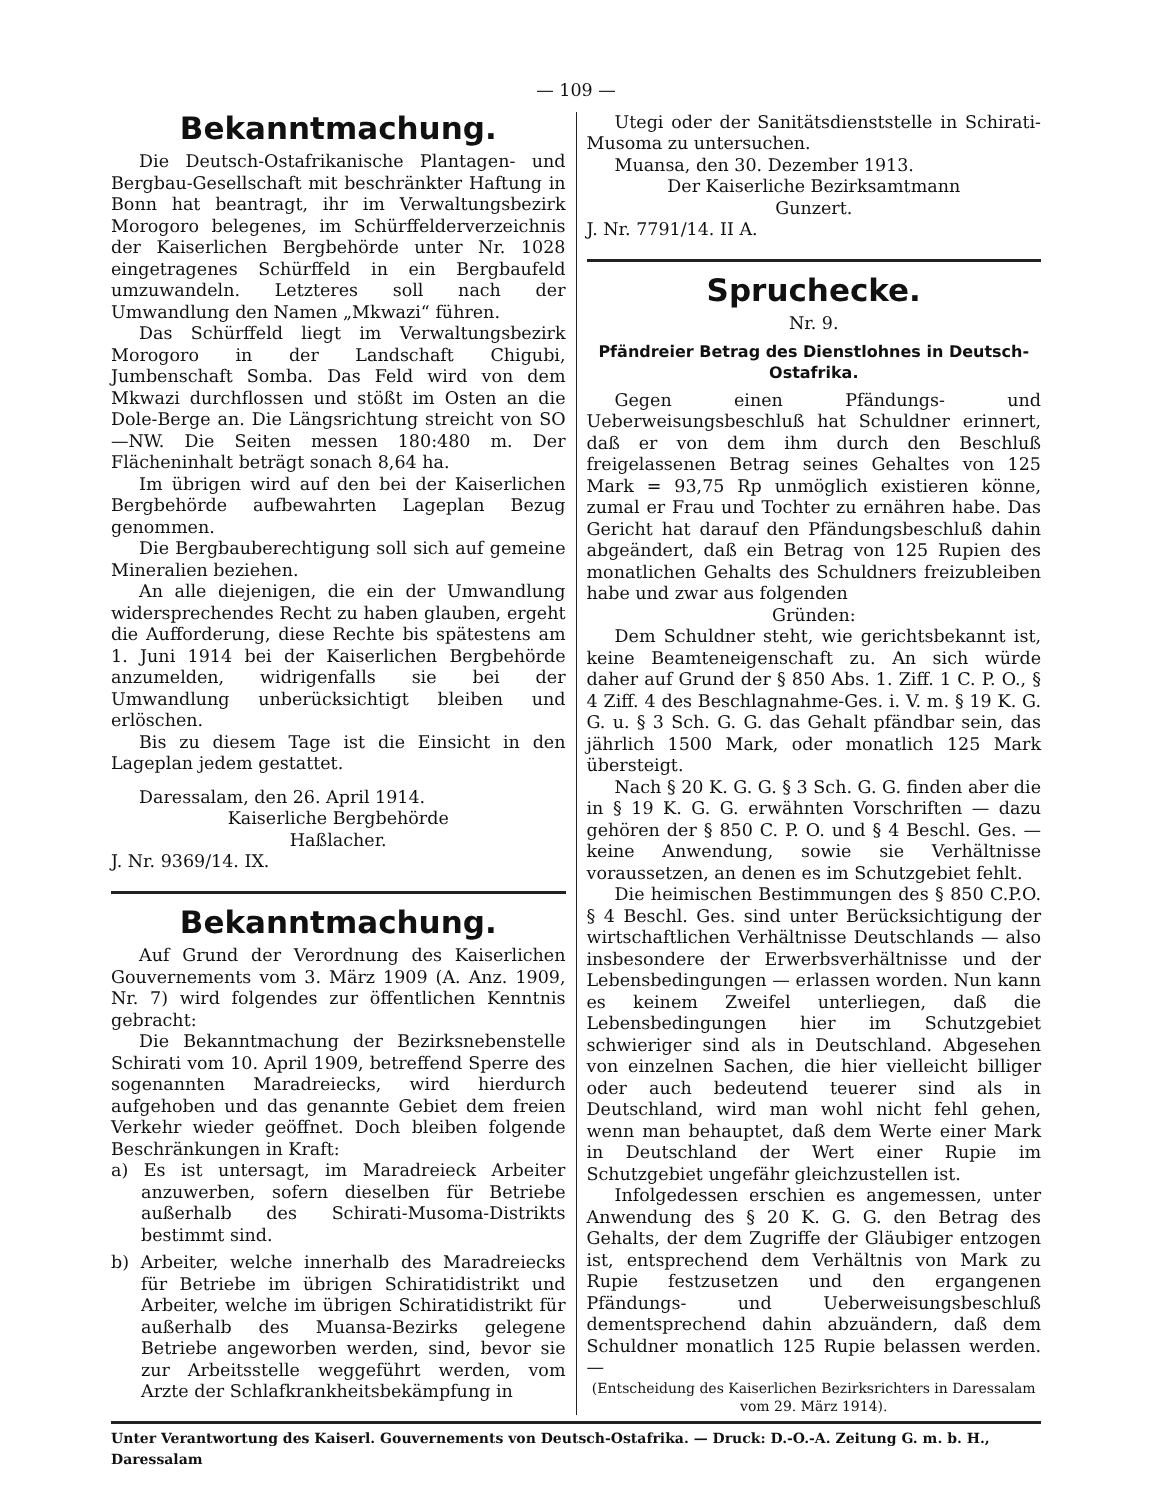— 109 —
Bekanntmachung.
Die Deutsch-Ostafrikanische Plantagen- und Bergbau-Gesellschaft mit beschränkter Haftung in Bonn hat beantragt, ihr im Verwaltungsbezirk Morogoro belegenes, im Schürffelderverzeichnis der Kaiserlichen Bergbehörde unter Nr. 1028 eingetragenes Schürffeld in ein Bergbaufeld umzuwandeln. Letzteres soll nach der Umwandlung den Namen „Mkwazi“ führen.
Das Schürffeld liegt im Verwaltungsbezirk Morogoro in der Landschaft Chigubi, Jumbenschaft Somba. Das Feld wird von dem Mkwazi durchflossen und stößt im Osten an die Dole-Berge an. Die Längsrichtung streicht von SO—NW. Die Seiten messen 180:480 m. Der Flächeninhalt beträgt sonach 8,64 ha.
Im übrigen wird auf den bei der Kaiserlichen Bergbehörde aufbewahrten Lageplan Bezug genommen.
Die Bergbauberechtigung soll sich auf gemeine Mineralien beziehen.
An alle diejenigen, die ein der Umwandlung widersprechendes Recht zu haben glauben, ergeht die Aufforderung, diese Rechte bis spätestens am 1. Juni 1914 bei der Kaiserlichen Bergbehörde anzumelden, widrigenfalls sie bei der Umwandlung unberücksichtigt bleiben und erlöschen.
Bis zu diesem Tage ist die Einsicht in den Lageplan jedem gestattet.
Daressalam, den 26. April 1914.
Kaiserliche Bergbehörde
Haßlacher.
J. Nr. 9369/14. IX.
Bekanntmachung.
Auf Grund der Verordnung des Kaiserlichen Gouvernements vom 3. März 1909 (A. Anz. 1909, Nr. 7) wird folgendes zur öffentlichen Kenntnis gebracht:
Die Bekanntmachung der Bezirksnebenstelle Schirati vom 10. April 1909, betreffend Sperre des sogenannten Maradreiecks, wird hierdurch aufgehoben und das genannte Gebiet dem freien Verkehr wieder geöffnet. Doch bleiben folgende Beschränkungen in Kraft:
a) Es ist untersagt, im Maradreieck Arbeiter anzuwerben, sofern dieselben für Betriebe außerhalb des Schirati-Musoma-Distrikts bestimmt sind.
b) Arbeiter, welche innerhalb des Maradreiecks für Betriebe im übrigen Schiratidistrikt und Arbeiter, welche im übrigen Schiratidistrikt für außerhalb des Muansa-Bezirks gelegene Betriebe angeworben werden, sind, bevor sie zur Arbeitsstelle weggeführt werden, vom Arzte der Schlafkrankheitsbekämpfung in
Utegi oder der Sanitätsdienststelle in Schirati-Musoma zu untersuchen.
Muansa, den 30. Dezember 1913.
Der Kaiserliche Bezirksamtmann
Gunzert.
J. Nr. 7791/14. II A.
Spruchecke.
Nr. 9.
Pfändreier Betrag des Dienstlohnes in Deutsch-Ostafrika.
Gegen einen Pfändungs- und Ueberweisungsbeschluß hat Schuldner erinnert, daß er von dem ihm durch den Beschluß freigelassenen Betrag seines Gehaltes von 125 Mark = 93,75 Rp unmöglich existieren könne, zumal er Frau und Tochter zu ernähren habe. Das Gericht hat darauf den Pfändungsbeschluß dahin abgeändert, daß ein Betrag von 125 Rupien des monatlichen Gehalts des Schuldners freizubleiben habe und zwar aus folgenden
Gründen:
Dem Schuldner steht, wie gerichtsbekannt ist, keine Beamteneigenschaft zu. An sich würde daher auf Grund der § 850 Abs. 1. Ziff. 1 C. P. O., § 4 Ziff. 4 des Beschlagnahme-Ges. i. V. m. § 19 K. G. G. u. § 3 Sch. G. G. das Gehalt pfändbar sein, das jährlich 1500 Mark, oder monatlich 125 Mark übersteigt.
Nach § 20 K. G. G. § 3 Sch. G. G. finden aber die in § 19 K. G. G. erwähnten Vorschriften — dazu gehören der § 850 C. P. O. und § 4 Beschl. Ges. — keine Anwendung, sowie sie Verhältnisse voraussetzen, an denen es im Schutzgebiet fehlt.
Die heimischen Bestimmungen des § 850 C.P.O. § 4 Beschl. Ges. sind unter Berücksichtigung der wirtschaftlichen Verhältnisse Deutschlands — also insbesondere der Erwerbsverhältnisse und der Lebensbedingungen — erlassen worden. Nun kann es keinem Zweifel unterliegen, daß die Lebensbedingungen hier im Schutzgebiet schwieriger sind als in Deutschland. Abgesehen von einzelnen Sachen, die hier vielleicht billiger oder auch bedeutend teuerer sind als in Deutschland, wird man wohl nicht fehl gehen, wenn man behauptet, daß dem Werte einer Mark in Deutschland der Wert einer Rupie im Schutzgebiet ungefähr gleichzustellen ist.
Infolgedessen erschien es angemessen, unter Anwendung des § 20 K. G. G. den Betrag des Gehalts, der dem Zugriffe der Gläubiger entzogen ist, entsprechend dem Verhältnis von Mark zu Rupie festzusetzen und den ergangenen Pfändungs- und Ueberweisungsbeschluß dementsprechend dahin abzuändern, daß dem Schuldner monatlich 125 Rupie belassen werden. —
(Entscheidung des Kaiserlichen Bezirksrichters in Daressalam vom 29. März 1914).
Unter Verantwortung des Kaiserl. Gouvernements von Deutsch-Ostafrika. — Druck: D.-O.-A. Zeitung G. m. b. H., Daressalam